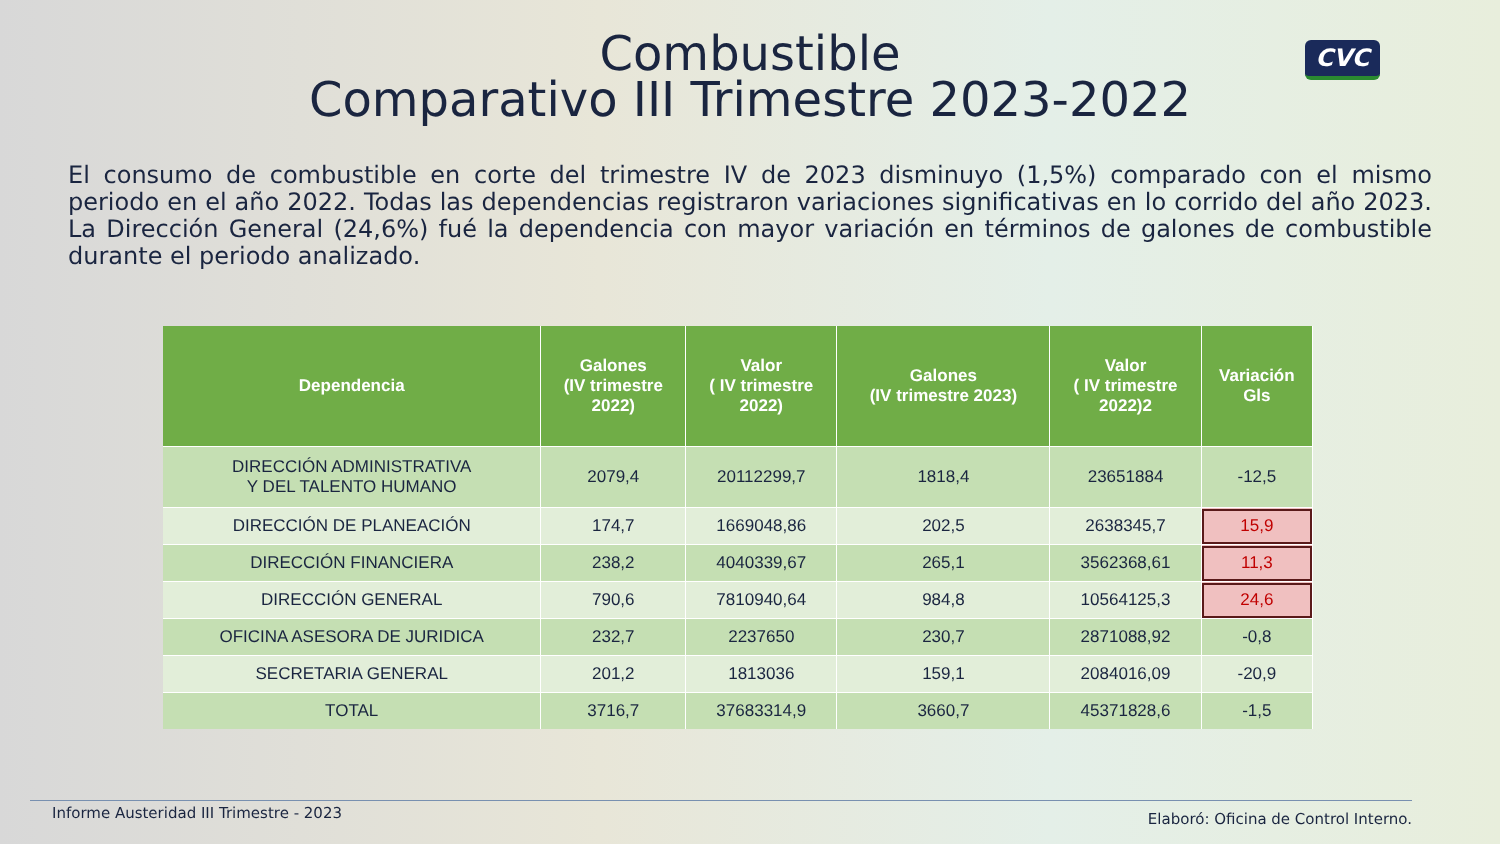CVC
Combustible
Comparativo III Trimestre 2023-2022
El consumo de combustible en corte del trimestre IV de 2023 disminuyo (1,5%) comparado con el mismo periodo en el año 2022. Todas las dependencias registraron variaciones significativas en lo corrido del año 2023. La Dirección General (24,6%) fué la dependencia con mayor variación en términos de galones de combustible durante el periodo analizado.
| Dependencia | Galones (IV trimestre 2022) | Valor ( IV trimestre 2022) | Galones (IV trimestre 2023) | Valor ( IV trimestre 2022)2 | Variación Gls |
| --- | --- | --- | --- | --- | --- |
| DIRECCIÓN ADMINISTRATIVA Y DEL TALENTO HUMANO | 2079,4 | 20112299,7 | 1818,4 | 23651884 | -12,5 |
| DIRECCIÓN DE PLANEACIÓN | 174,7 | 1669048,86 | 202,5 | 2638345,7 | 15,9 |
| DIRECCIÓN FINANCIERA | 238,2 | 4040339,67 | 265,1 | 3562368,61 | 11,3 |
| DIRECCIÓN GENERAL | 790,6 | 7810940,64 | 984,8 | 10564125,3 | 24,6 |
| OFICINA ASESORA DE JURIDICA | 232,7 | 2237650 | 230,7 | 2871088,92 | -0,8 |
| SECRETARIA GENERAL | 201,2 | 1813036 | 159,1 | 2084016,09 | -20,9 |
| TOTAL | 3716,7 | 37683314,9 | 3660,7 | 45371828,6 | -1,5 |
Informe Austeridad III Trimestre - 2023 Elaboró: Oficina de Control Interno.